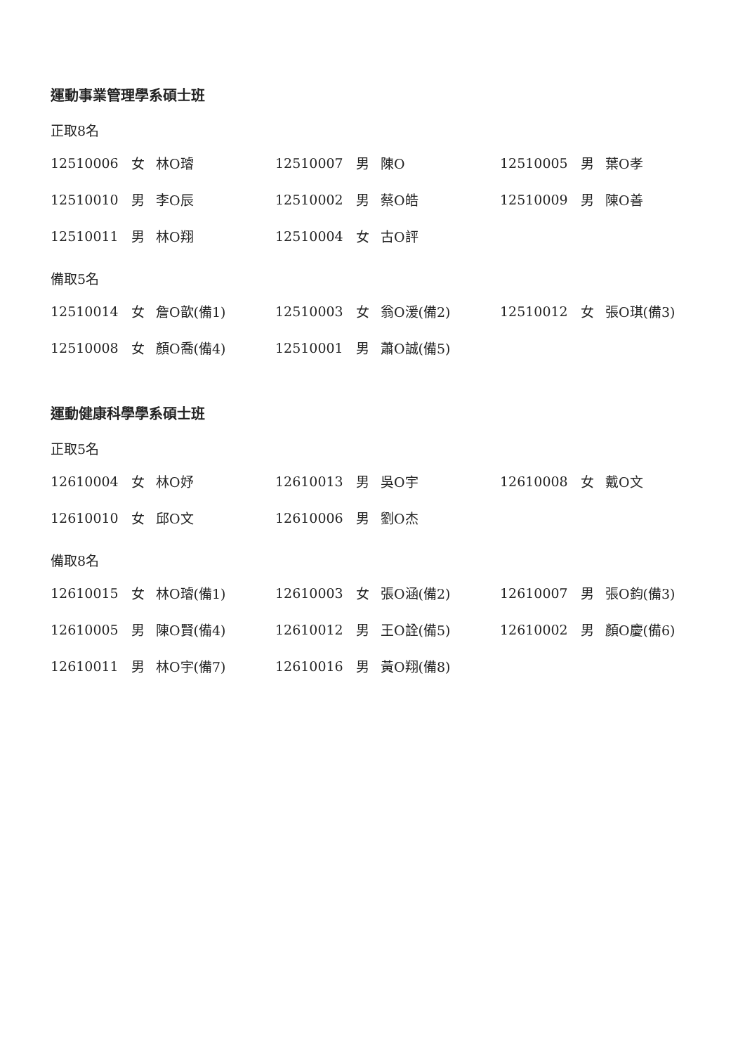運動事業管理學系碩士班
正取8名
| 12510006 | 女 | 林O璿 | 12510007 | 男 | 陳O | 12510005 | 男 | 葉O孝 |
| 12510010 | 男 | 李O辰 | 12510002 | 男 | 蔡O皓 | 12510009 | 男 | 陳O善 |
| 12510011 | 男 | 林O翔 | 12510004 | 女 | 古O評 | | | |
備取5名
| 12510014 | 女 | 詹O歆(備1) | 12510003 | 女 | 翁O湲(備2) | 12510012 | 女 | 張O琪(備3) |
| 12510008 | 女 | 顏O喬(備4) | 12510001 | 男 | 蕭O誠(備5) | | | |
運動健康科學學系碩士班
正取5名
| 12610004 | 女 | 林O妤 | 12610013 | 男 | 吳O宇 | 12610008 | 女 | 戴O文 |
| 12610010 | 女 | 邱O文 | 12610006 | 男 | 劉O杰 | | | |
備取8名
| 12610015 | 女 | 林O璿(備1) | 12610003 | 女 | 張O涵(備2) | 12610007 | 男 | 張O鈞(備3) |
| 12610005 | 男 | 陳O賢(備4) | 12610012 | 男 | 王O詮(備5) | 12610002 | 男 | 顏O慶(備6) |
| 12610011 | 男 | 林O宇(備7) | 12610016 | 男 | 黃O翔(備8) | | | |